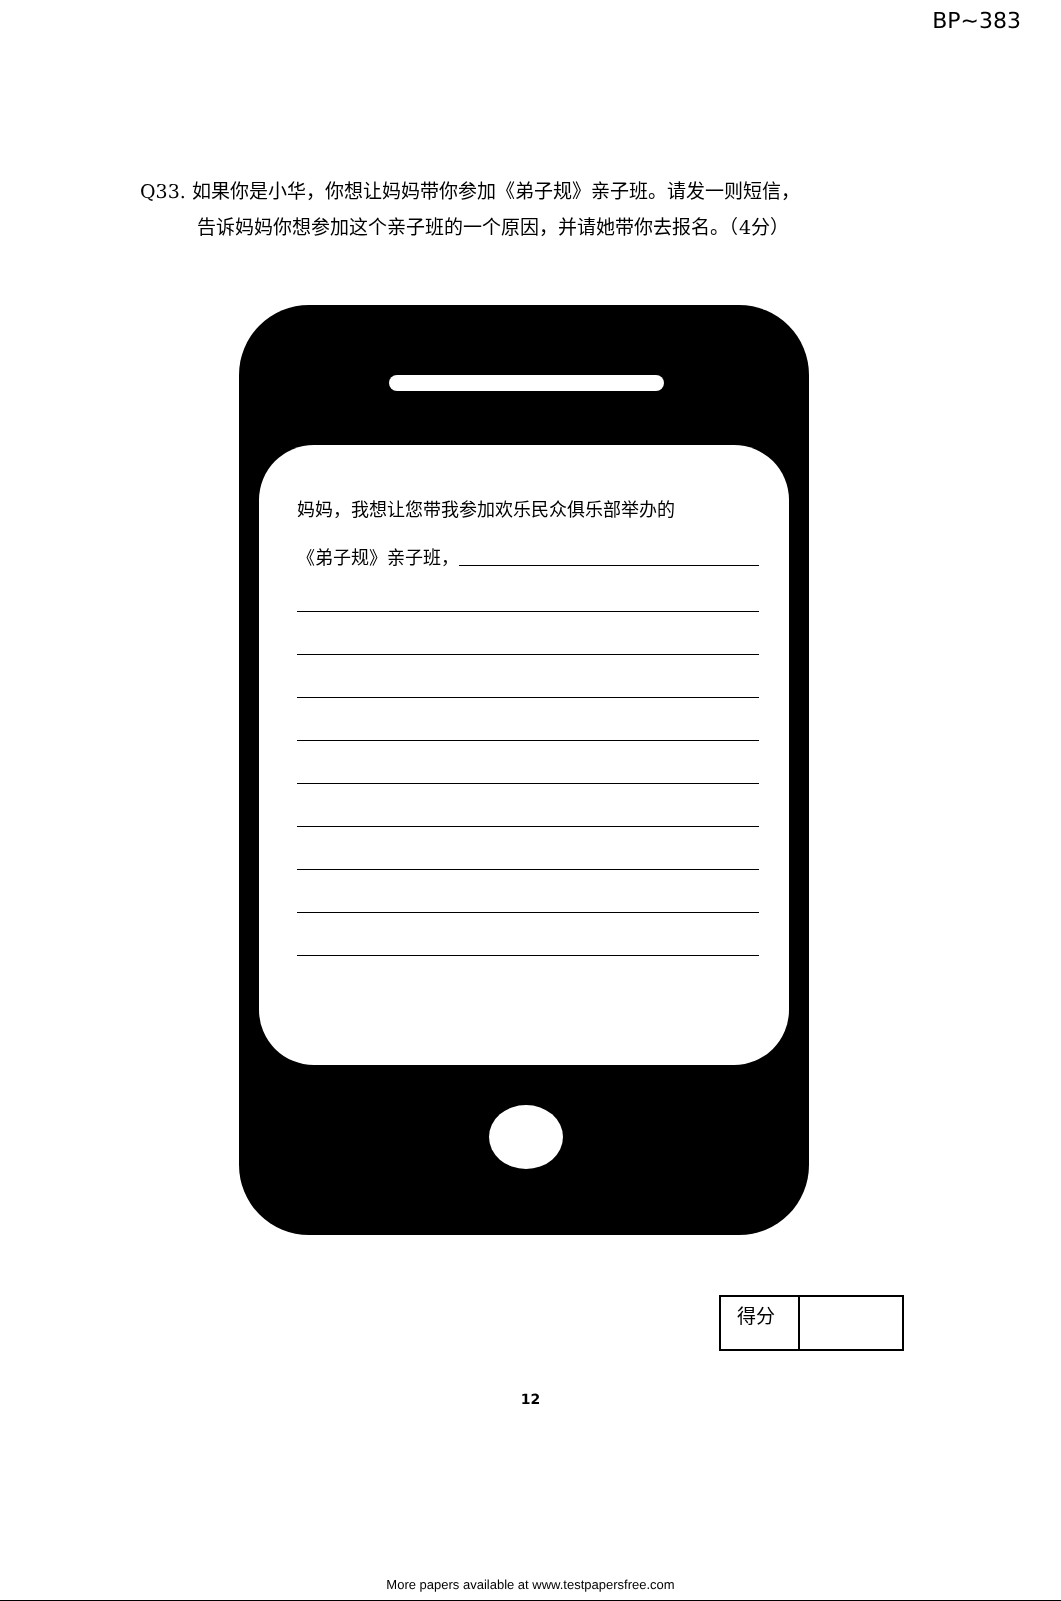BP~383
Q33. 如果你是小华，你想让妈妈带你参加《弟子规》亲子班。请发一则短信，
告诉妈妈你想参加这个亲子班的一个原因，并请她带你去报名。（4分）
妈妈，我想让您带我参加欢乐民众俱乐部举办的
《弟子规》亲子班，
| 得分 | |
12
More papers available at www.testpapersfree.com